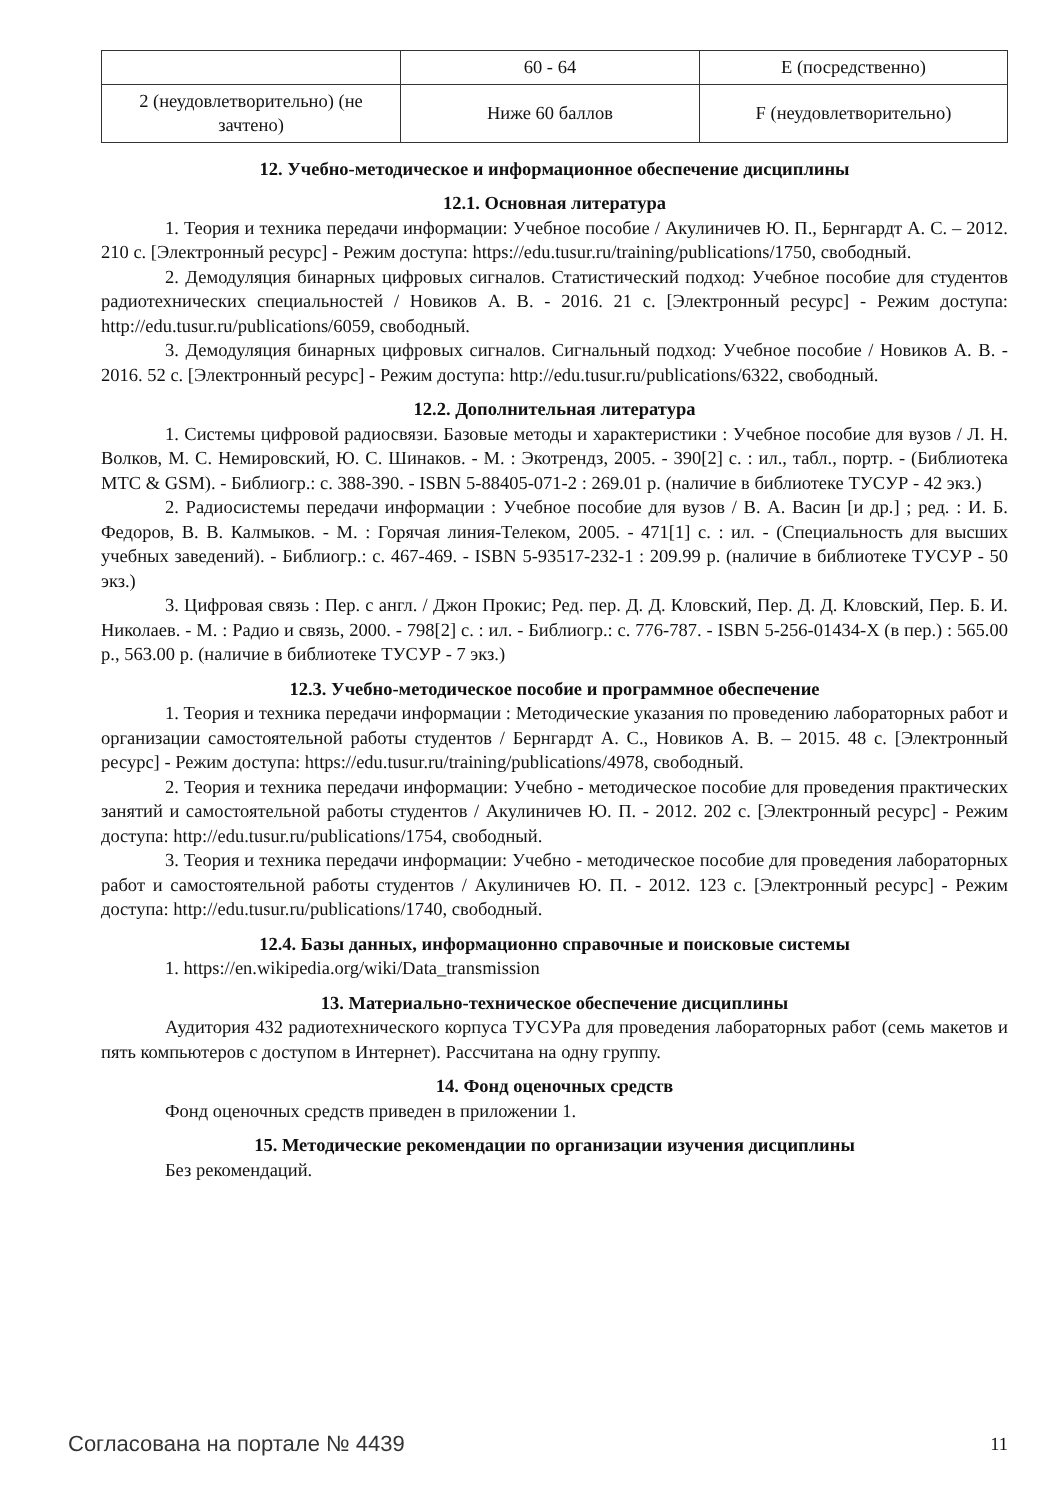| | 60 - 64 | E (посредственно) |
| 2 (неудовлетворительно) (не зачтено) | Ниже 60 баллов | F (неудовлетворительно) |
12. Учебно-методическое и информационное обеспечение дисциплины
12.1. Основная литература
1. Теория и техника передачи информации: Учебное пособие / Акулиничев Ю. П., Бернгардт А. С. – 2012. 210 с. [Электронный ресурс] - Режим доступа: https://edu.tusur.ru/training/publications/1750, свободный.
2. Демодуляция бинарных цифровых сигналов. Статистический подход: Учебное пособие для студентов радиотехнических специальностей / Новиков А. В. - 2016. 21 с. [Электронный ресурс] - Режим доступа: http://edu.tusur.ru/publications/6059, свободный.
3. Демодуляция бинарных цифровых сигналов. Сигнальный подход: Учебное пособие / Новиков А. В. - 2016. 52 с. [Электронный ресурс] - Режим доступа: http://edu.tusur.ru/publications/6322, свободный.
12.2. Дополнительная литература
1. Системы цифровой радиосвязи. Базовые методы и характеристики : Учебное пособие для вузов / Л. Н. Волков, М. С. Немировский, Ю. С. Шинаков. - М. : Экотрендз, 2005. - 390[2] с. : ил., табл., портр. - (Библиотека МТС & GSM). - Библиогр.: с. 388-390. - ISBN 5-88405-071-2 : 269.01 р. (наличие в библиотеке ТУСУР - 42 экз.)
2. Радиосистемы передачи информации : Учебное пособие для вузов / В. А. Васин [и др.] ; ред. : И. Б. Федоров, В. В. Калмыков. - М. : Горячая линия-Телеком, 2005. - 471[1] с. : ил. - (Специальность для высших учебных заведений). - Библиогр.: с. 467-469. - ISBN 5-93517-232-1 : 209.99 р. (наличие в библиотеке ТУСУР - 50 экз.)
3. Цифровая связь : Пер. с англ. / Джон Прокис; Ред. пер. Д. Д. Кловский, Пер. Д. Д. Кловский, Пер. Б. И. Николаев. - М. : Радио и связь, 2000. - 798[2] с. : ил. - Библиогр.: с. 776-787. - ISBN 5-256-01434-X (в пер.) : 565.00 р., 563.00 р. (наличие в библиотеке ТУСУР - 7 экз.)
12.3. Учебно-методическое пособие и программное обеспечение
1. Теория и техника передачи информации : Методические указания по проведению лабораторных работ и организации самостоятельной работы студентов / Бернгардт А. С., Новиков А. В. – 2015. 48 с. [Электронный ресурс] - Режим доступа: https://edu.tusur.ru/training/publications/4978, свободный.
2. Теория и техника передачи информации: Учебно - методическое пособие для проведения практических занятий и самостоятельной работы студентов / Акулиничев Ю. П. - 2012. 202 с. [Электронный ресурс] - Режим доступа: http://edu.tusur.ru/publications/1754, свободный.
3. Теория и техника передачи информации: Учебно - методическое пособие для проведения лабораторных работ и самостоятельной работы студентов / Акулиничев Ю. П. - 2012. 123 с. [Электронный ресурс] - Режим доступа: http://edu.tusur.ru/publications/1740, свободный.
12.4. Базы данных, информационно справочные и поисковые системы
1. https://en.wikipedia.org/wiki/Data_transmission
13. Материально-техническое обеспечение дисциплины
Аудитория 432 радиотехнического корпуса ТУСУРа для проведения лабораторных работ (семь макетов и пять компьютеров с доступом в Интернет). Рассчитана на одну группу.
14. Фонд оценочных средств
Фонд оценочных средств приведен в приложении 1.
15. Методические рекомендации по организации изучения дисциплины
Без рекомендаций.
Согласована на портале № 4439 11